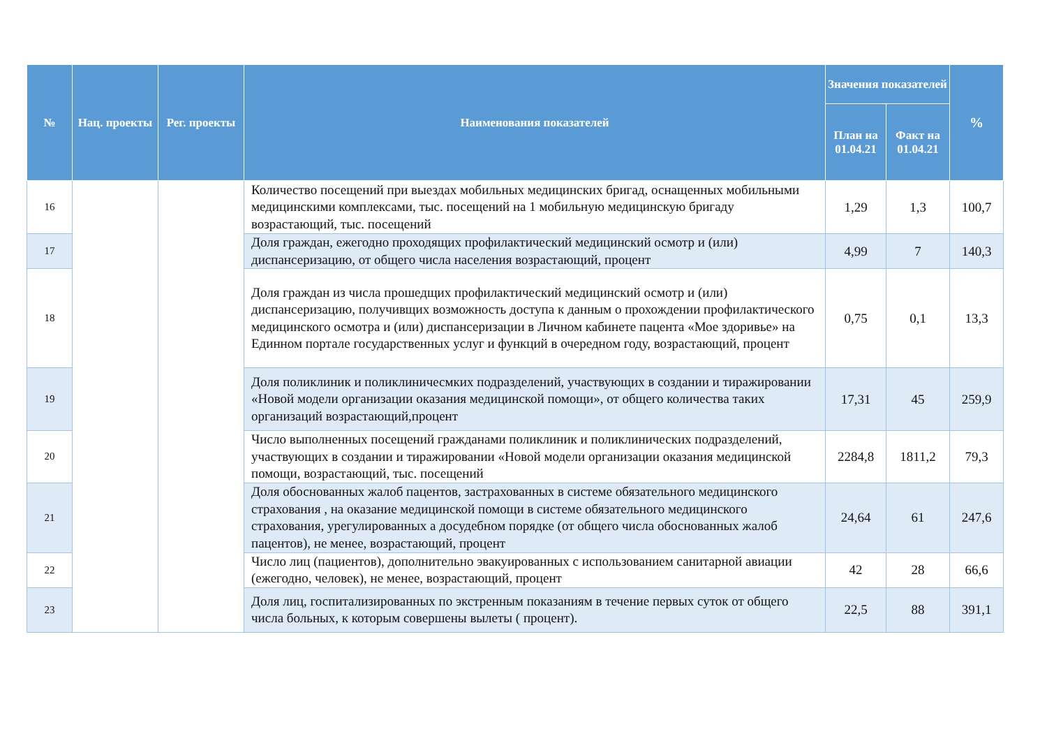| № | Нац. проекты | Рег. проекты | Наименования показателей | Значения показателей | | % |
| --- | --- | --- | --- | --- | --- | --- |
| | | | | План на 01.04.21 | Факт на 01.04.21 | |
| 16 | | | Количество посещений при выездах мобильных медицинских бригад, оснащенных мобильными медицинскими комплексами, тыс. посещений на 1 мобильную медицинскую бригаду возрастающий, тыс. посещений | 1,29 | 1,3 | 100,7 |
| 17 | | | Доля граждан, ежегодно проходящих профилактический медицинский осмотр и (или) диспансеризацию, от общего числа населения возрастающий, процент | 4,99 | 7 | 140,3 |
| 18 | | | Доля граждан из числа прошедщих профилактический медицинский осмотр и (или) диспансеризацию, получивщих возможность доступа к данным о прохождении профилактического медицинского осмотра и (или) диспансеризации в Личном кабинете пацента «Мое здоривье» на Единном портале государственных услуг и функций в очередном году, возрастающий, процент | 0,75 | 0,1 | 13,3 |
| 19 | | | Доля поликлиник и поликлиничесмких подразделений, участвующих в создании и тиражировании «Новой модели организации оказания медицинской помощи», от общего количества таких организаций возрастающий,процент | 17,31 | 45 | 259,9 |
| 20 | | | Число выполненных посещений гражданами поликлиник и поликлинических подразделений, участвующих в создании и тиражировании «Новой модели организации оказания медицинской помощи, возрастающий, тыс. посещений | 2284,8 | 1811,2 | 79,3 |
| 21 | | | Доля обоснованных жалоб пацентов, застрахованных в системе обязательного медицинского страхования , на оказание медицинской помощи в системе обязательного медицинского страхования, урегулированных а досудебном порядке (от общего числа обоснованных жалоб пацентов), не менее, возрастающий, процент | 24,64 | 61 | 247,6 |
| 22 | | | Число лиц (пациентов), дополнительно эвакуированных с использованием санитарной авиации (ежегодно, человек), не менее, возрастающий, процент | 42 | 28 | 66,6 |
| 23 | | | Доля лиц, госпитализированных по экстренным показаниям в течение первых суток от общего числа больных, к которым совершены вылеты ( процент). | 22,5 | 88 | 391,1 |